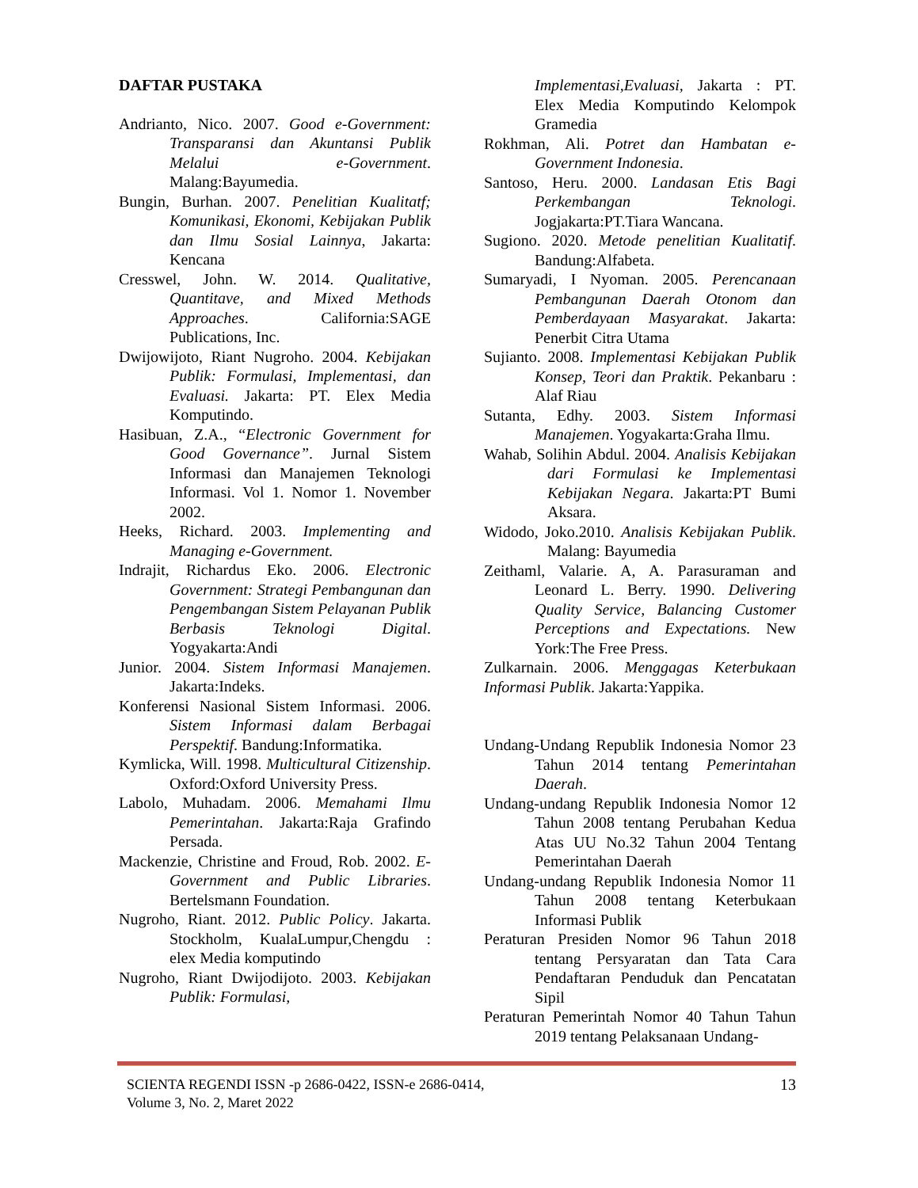DAFTAR PUSTAKA
Andrianto, Nico. 2007. Good e-Government: Transparansi dan Akuntansi Publik Melalui e-Government. Malang:Bayumedia.
Bungin, Burhan. 2007. Penelitian Kualitatf; Komunikasi, Ekonomi, Kebijakan Publik dan Ilmu Sosial Lainnya, Jakarta: Kencana
Cresswel, John. W. 2014. Qualitative, Quantitave, and Mixed Methods Approaches. California:SAGE Publications, Inc.
Dwijowijoto, Riant Nugroho. 2004. Kebijakan Publik: Formulasi, Implementasi, dan Evaluasi. Jakarta: PT. Elex Media Komputindo.
Hasibuan, Z.A., “Electronic Government for Good Governance”. Jurnal Sistem Informasi dan Manajemen Teknologi Informasi. Vol 1. Nomor 1. November 2002.
Heeks, Richard. 2003. Implementing and Managing e-Government.
Indrajit, Richardus Eko. 2006. Electronic Government: Strategi Pembangunan dan Pengembangan Sistem Pelayanan Publik Berbasis Teknologi Digital. Yogyakarta:Andi
Junior. 2004. Sistem Informasi Manajemen. Jakarta:Indeks.
Konferensi Nasional Sistem Informasi. 2006. Sistem Informasi dalam Berbagai Perspektif. Bandung:Informatika.
Kymlicka, Will. 1998. Multicultural Citizenship. Oxford:Oxford University Press.
Labolo, Muhadam. 2006. Memahami Ilmu Pemerintahan. Jakarta:Raja Grafindo Persada.
Mackenzie, Christine and Froud, Rob. 2002. E-Government and Public Libraries. Bertelsmann Foundation.
Nugroho, Riant. 2012. Public Policy. Jakarta. Stockholm, KualaLumpur,Chengdu : elex Media komputindo
Nugroho, Riant Dwijodijoto. 2003. Kebijakan Publik: Formulasi,
Implementasi,Evaluasi, Jakarta : PT. Elex Media Komputindo Kelompok Gramedia
Rokhman, Ali. Potret dan Hambatan e-Government Indonesia.
Santoso, Heru. 2000. Landasan Etis Bagi Perkembangan Teknologi. Jogjakarta:PT.Tiara Wancana.
Sugiono. 2020. Metode penelitian Kualitatif. Bandung:Alfabeta.
Sumaryadi, I Nyoman. 2005. Perencanaan Pembangunan Daerah Otonom dan Pemberdayaan Masyarakat. Jakarta: Penerbit Citra Utama
Sujianto. 2008. Implementasi Kebijakan Publik Konsep, Teori dan Praktik. Pekanbaru : Alaf Riau
Sutanta, Edhy. 2003. Sistem Informasi Manajemen. Yogyakarta:Graha Ilmu.
Wahab, Solihin Abdul. 2004. Analisis Kebijakan dari Formulasi ke Implementasi Kebijakan Negara. Jakarta:PT Bumi Aksara.
Widodo, Joko.2010. Analisis Kebijakan Publik. Malang: Bayumedia
Zeithaml, Valarie. A, A. Parasuraman and Leonard L. Berry. 1990. Delivering Quality Service, Balancing Customer Perceptions and Expectations. New York:The Free Press.
Zulkarnain. 2006. Menggagas Keterbukaan Informasi Publik. Jakarta:Yappika.
Undang-Undang Republik Indonesia Nomor 23 Tahun 2014 tentang Pemerintahan Daerah.
Undang-undang Republik Indonesia Nomor 12 Tahun 2008 tentang Perubahan Kedua Atas UU No.32 Tahun 2004 Tentang Pemerintahan Daerah
Undang-undang Republik Indonesia Nomor 11 Tahun 2008 tentang Keterbukaan Informasi Publik
Peraturan Presiden Nomor 96 Tahun 2018 tentang Persyaratan dan Tata Cara Pendaftaran Penduduk dan Pencatatan Sipil
Peraturan Pemerintah Nomor 40 Tahun Tahun 2019 tentang Pelaksanaan Undang-
SCIENTA REGENDI ISSN -p 2686-0422, ISSN-e 2686-0414,
Volume 3, No. 2, Maret 2022
13